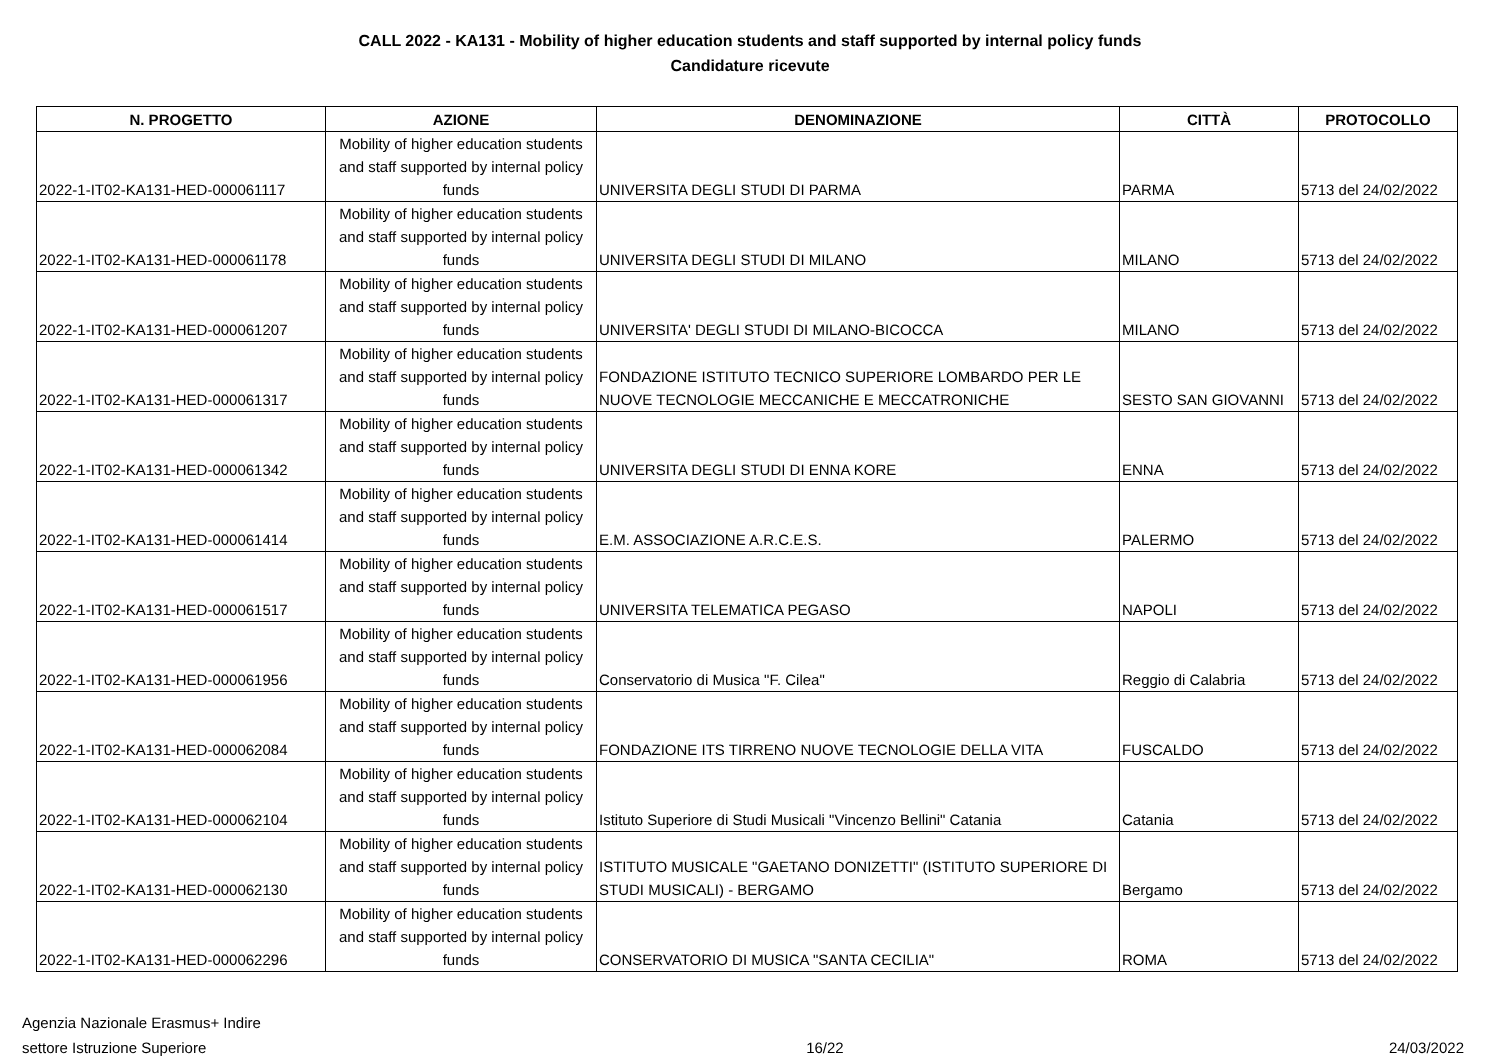CALL 2022 - KA131 - Mobility of higher education students and staff supported by internal policy funds
Candidature ricevute
| N. PROGETTO | AZIONE | DENOMINAZIONE | CITTÀ | PROTOCOLLO |
| --- | --- | --- | --- | --- |
| 2022-1-IT02-KA131-HED-000061117 | Mobility of higher education students and staff supported by internal policy funds | UNIVERSITA DEGLI STUDI DI PARMA | PARMA | 5713 del 24/02/2022 |
| 2022-1-IT02-KA131-HED-000061178 | Mobility of higher education students and staff supported by internal policy funds | UNIVERSITA DEGLI STUDI DI MILANO | MILANO | 5713 del 24/02/2022 |
| 2022-1-IT02-KA131-HED-000061207 | Mobility of higher education students and staff supported by internal policy funds | UNIVERSITA' DEGLI STUDI DI MILANO-BICOCCA | MILANO | 5713 del 24/02/2022 |
| 2022-1-IT02-KA131-HED-000061317 | Mobility of higher education students and staff supported by internal policy funds | FONDAZIONE ISTITUTO TECNICO SUPERIORE LOMBARDO PER LE NUOVE TECNOLOGIE MECCANICHE E MECCATRONICHE | SESTO SAN GIOVANNI | 5713 del 24/02/2022 |
| 2022-1-IT02-KA131-HED-000061342 | Mobility of higher education students and staff supported by internal policy funds | UNIVERSITA DEGLI STUDI DI ENNA KORE | ENNA | 5713 del 24/02/2022 |
| 2022-1-IT02-KA131-HED-000061414 | Mobility of higher education students and staff supported by internal policy funds | E.M. ASSOCIAZIONE A.R.C.E.S. | PALERMO | 5713 del 24/02/2022 |
| 2022-1-IT02-KA131-HED-000061517 | Mobility of higher education students and staff supported by internal policy funds | UNIVERSITA TELEMATICA PEGASO | NAPOLI | 5713 del 24/02/2022 |
| 2022-1-IT02-KA131-HED-000061956 | Mobility of higher education students and staff supported by internal policy funds | Conservatorio di Musica "F. Cilea" | Reggio di Calabria | 5713 del 24/02/2022 |
| 2022-1-IT02-KA131-HED-000062084 | Mobility of higher education students and staff supported by internal policy funds | FONDAZIONE ITS TIRRENO NUOVE TECNOLOGIE DELLA VITA | FUSCALDO | 5713 del 24/02/2022 |
| 2022-1-IT02-KA131-HED-000062104 | Mobility of higher education students and staff supported by internal policy funds | Istituto Superiore di Studi Musicali "Vincenzo Bellini" Catania | Catania | 5713 del 24/02/2022 |
| 2022-1-IT02-KA131-HED-000062130 | Mobility of higher education students and staff supported by internal policy funds | ISTITUTO MUSICALE "GAETANO DONIZETTI" (ISTITUTO SUPERIORE DI STUDI MUSICALI) - BERGAMO | Bergamo | 5713 del 24/02/2022 |
| 2022-1-IT02-KA131-HED-000062296 | Mobility of higher education students and staff supported by internal policy funds | CONSERVATORIO DI MUSICA "SANTA CECILIA" | ROMA | 5713 del 24/02/2022 |
Agenzia Nazionale Erasmus+ Indire
settore Istruzione Superiore
16/22
24/03/2022